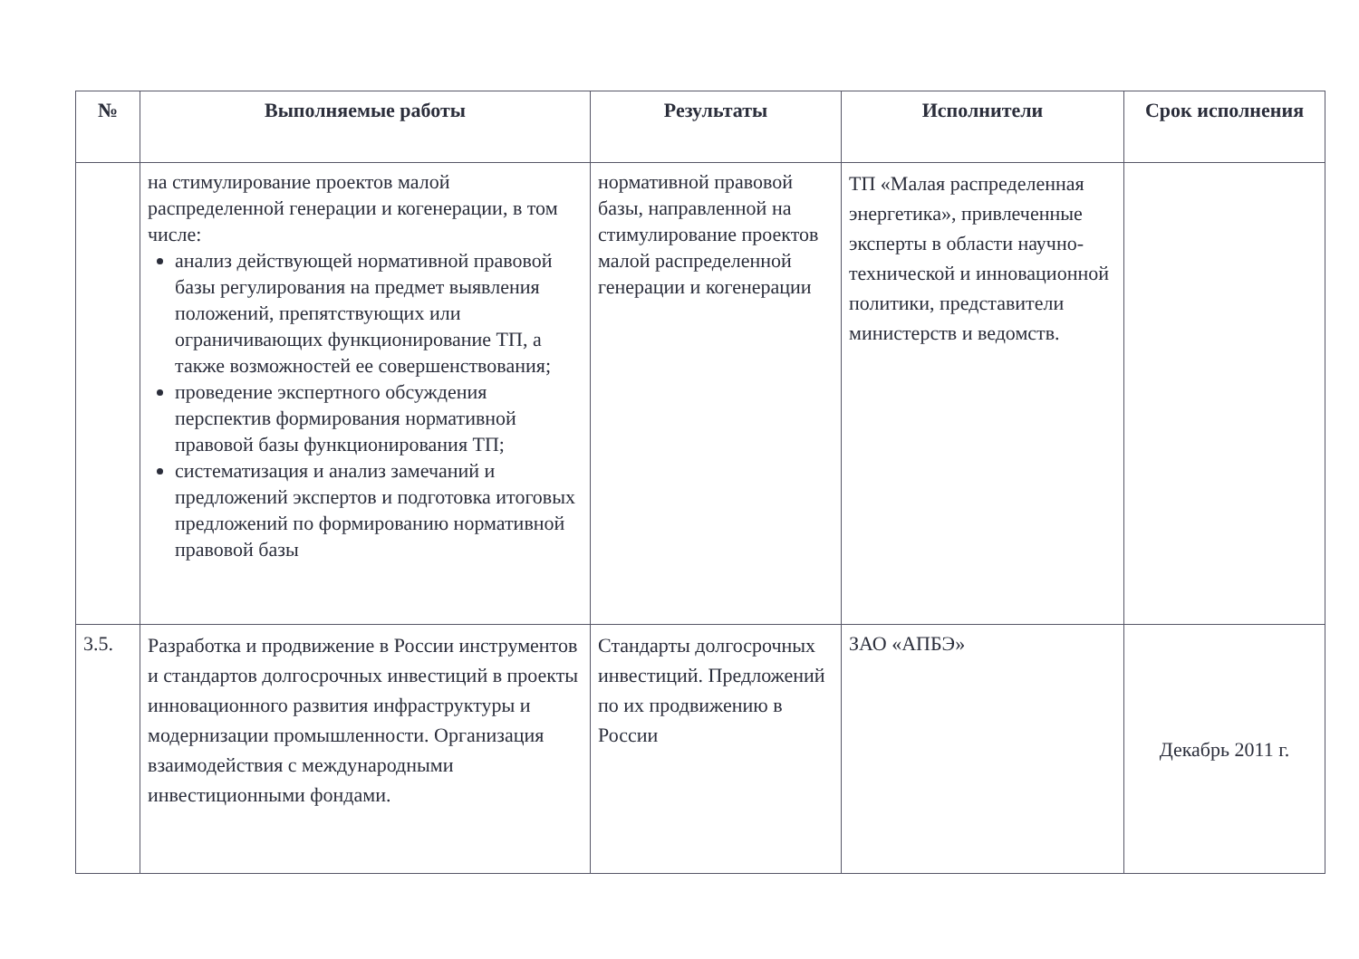| № | Выполняемые работы | Результаты | Исполнители | Срок исполнения |
| --- | --- | --- | --- | --- |
| | на стимулирование проектов малой распределенной генерации и когенерации, в том числе: анализ действующей нормативной правовой базы регулирования на предмет выявления положений, препятствующих или ограничивающих функционирование ТП, а также возможностей ее совершенствования; проведение экспертного обсуждения перспектив формирования нормативной правовой базы функционирования ТП; систематизация и анализ замечаний и предложений экспертов и подготовка итоговых предложений по формированию нормативной правовой базы | нормативной правовой базы, направленной на стимулирование проектов малой распределенной генерации и когенерации | ТП «Малая распределенная энергетика», привлеченные эксперты в области научно-технической и инновационной политики, представители министерств и ведомств. | |
| 3.5. | Разработка и продвижение в России инструментов и стандартов долгосрочных инвестиций в проекты инновационного развития инфраструктуры и модернизации промышленности. Организация взаимодействия с международными инвестиционными фондами. | Стандарты долгосрочных инвестиций. Предложений по их продвижению в России | ЗАО «АПБЭ» | Декабрь 2011 г. |